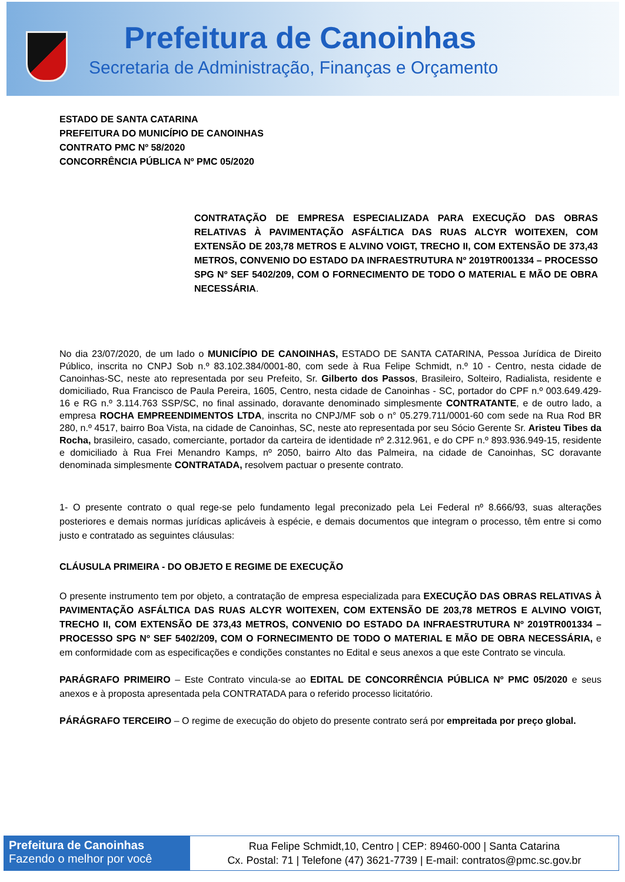Prefeitura de Canoinhas
Secretaria de Administração, Finanças e Orçamento
ESTADO DE SANTA CATARINA
PREFEITURA DO MUNICÍPIO DE CANOINHAS
CONTRATO PMC Nº 58/2020
CONCORRÊNCIA PÚBLICA Nº PMC 05/2020
CONTRATAÇÃO DE EMPRESA ESPECIALIZADA PARA EXECUÇÃO DAS OBRAS RELATIVAS À PAVIMENTAÇÃO ASFÁLTICA DAS RUAS ALCYR WOITEXEN, COM EXTENSÃO DE 203,78 METROS E ALVINO VOIGT, TRECHO II, COM EXTENSÃO DE 373,43 METROS, CONVENIO DO ESTADO DA INFRAESTRUTURA Nº 2019TR001334 – PROCESSO SPG Nº SEF 5402/209, COM O FORNECIMENTO DE TODO O MATERIAL E MÃO DE OBRA NECESSÁRIA.
No dia 23/07/2020, de um lado o MUNICÍPIO DE CANOINHAS, ESTADO DE SANTA CATARINA, Pessoa Jurídica de Direito Público, inscrita no CNPJ Sob n.º 83.102.384/0001-80, com sede à Rua Felipe Schmidt, n.º 10 - Centro, nesta cidade de Canoinhas-SC, neste ato representada por seu Prefeito, Sr. Gilberto dos Passos, Brasileiro, Solteiro, Radialista, residente e domiciliado, Rua Francisco de Paula Pereira, 1605, Centro, nesta cidade de Canoinhas - SC, portador do CPF n.º 003.649.429-16 e RG n.º 3.114.763 SSP/SC, no final assinado, doravante denominado simplesmente CONTRATANTE, e de outro lado, a empresa ROCHA EMPREENDIMENTOS LTDA, inscrita no CNPJ/MF sob o n° 05.279.711/0001-60 com sede na Rua Rod BR 280, n.º 4517, bairro Boa Vista, na cidade de Canoinhas, SC, neste ato representada por seu Sócio Gerente Sr. Aristeu Tibes da Rocha, brasileiro, casado, comerciante, portador da carteira de identidade nº 2.312.961, e do CPF n.º 893.936.949-15, residente e domiciliado à Rua Frei Menandro Kamps, nº 2050, bairro Alto das Palmeira, na cidade de Canoinhas, SC doravante denominada simplesmente CONTRATADA, resolvem pactuar o presente contrato.
1- O presente contrato o qual rege-se pelo fundamento legal preconizado pela Lei Federal nº 8.666/93, suas alterações posteriores e demais normas jurídicas aplicáveis à espécie, e demais documentos que integram o processo, têm entre si como justo e contratado as seguintes cláusulas:
CLÁUSULA PRIMEIRA - DO OBJETO E REGIME DE EXECUÇÃO
O presente instrumento tem por objeto, a contratação de empresa especializada para EXECUÇÃO DAS OBRAS RELATIVAS À PAVIMENTAÇÃO ASFÁLTICA DAS RUAS ALCYR WOITEXEN, COM EXTENSÃO DE 203,78 METROS E ALVINO VOIGT, TRECHO II, COM EXTENSÃO DE 373,43 METROS, CONVENIO DO ESTADO DA INFRAESTRUTURA Nº 2019TR001334 – PROCESSO SPG Nº SEF 5402/209, COM O FORNECIMENTO DE TODO O MATERIAL E MÃO DE OBRA NECESSÁRIA, e em conformidade com as especificações e condições constantes no Edital e seus anexos a que este Contrato se vincula.
PARÁGRAFO PRIMEIRO – Este Contrato vincula-se ao EDITAL DE CONCORRÊNCIA PÚBLICA Nº PMC 05/2020 e seus anexos e à proposta apresentada pela CONTRATADA para o referido processo licitatório.
PÁRÁGRAFO TERCEIRO – O regime de execução do objeto do presente contrato será por empreitada por preço global.
Prefeitura de Canoinhas
Fazendo o melhor por você
Rua Felipe Schmidt,10, Centro | CEP: 89460-000 | Santa Catarina
Cx. Postal: 71 | Telefone (47) 3621-7739 | E-mail: contratos@pmc.sc.gov.br